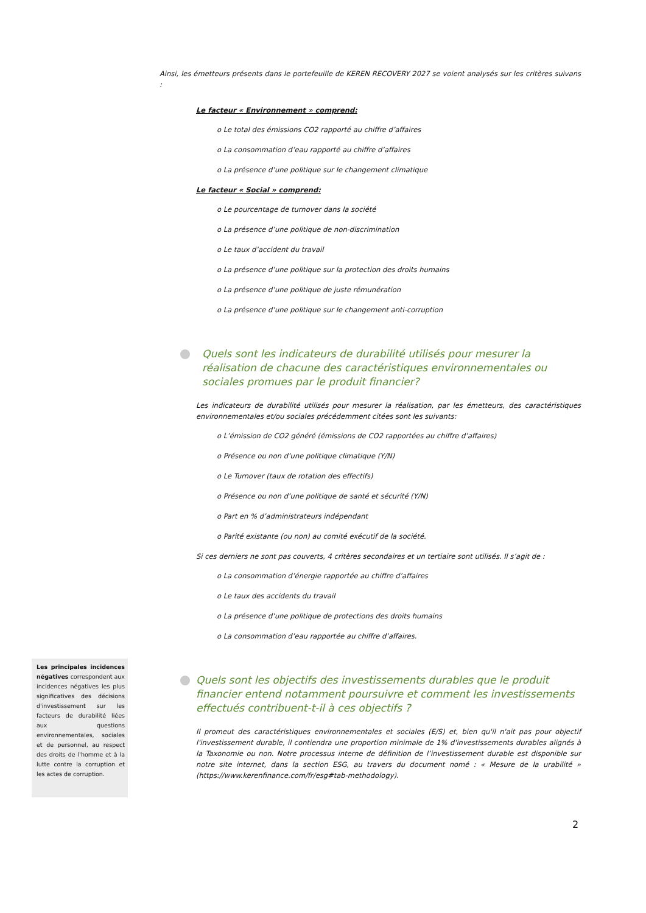Ainsi, les émetteurs présents dans le portefeuille de KEREN RECOVERY 2027 se voient analysés sur les critères suivans :
Le facteur « Environnement » comprend:
o Le total des émissions CO2 rapporté au chiffre d’affaires
o La consommation d’eau rapporté au chiffre d’affaires
o La présence d’une politique sur le changement climatique
Le facteur « Social » comprend:
o Le pourcentage de turnover dans la société
o La présence d’une politique de non-discrimination
o Le taux d’accident du travail
o La présence d’une politique sur la protection des droits humains
o La présence d’une politique de juste rémunération
o La présence d’une politique sur le changement anti-corruption
Quels sont les indicateurs de durabilité utilisés pour mesurer la réalisation de chacune des caractéristiques environnementales ou sociales promues par le produit financier?
Les indicateurs de durabilité utilisés pour mesurer la réalisation, par les émetteurs, des caractéristiques environnementales et/ou sociales précédemment citées sont les suivants:
o L’émission de CO2 généré (émissions de CO2 rapportées au chiffre d’affaires)
o Présence ou non d’une politique climatique (Y/N)
o Le Turnover (taux de rotation des effectifs)
o Présence ou non d’une politique de santé et sécurité (Y/N)
o Part en % d’administrateurs indépendant
o Parité existante (ou non) au comité exécutif de la société.
Si ces derniers ne sont pas couverts, 4 critères secondaires et un tertiaire sont utilisés. Il s’agit de :
o La consommation d’énergie rapportée au chiffre d’affaires
o Le taux des accidents du travail
o La présence d’une politique de protections des droits humains
o La consommation d’eau rapportée au chiffre d’affaires.
Quels sont les objectifs des investissements durables que le produit financier entend notamment poursuivre et comment les investissements effectués contribuent-t-il à ces objectifs ?
Il promeut des caractéristiques environnementales et sociales (E/S) et, bien qu'il n'ait pas pour objectif l'investissement durable, il contiendra une proportion minimale de 1% d'investissements durables alignés à la Taxonomie ou non. Notre processus interne de définition de l’investissement durable est disponible sur notre site internet, dans la section ESG, au travers du document nomé : « Mesure de la urabilité » (https://www.kerenfinance.com/fr/esg#tab-methodology).
Les principales incidences négatives correspondent aux incidences négatives les plus significatives des décisions d'investissement sur les facteurs de durabilité liées aux questions environnementales, sociales et de personnel, au respect des droits de l'homme et à la lutte contre la corruption et les actes de corruption.
2